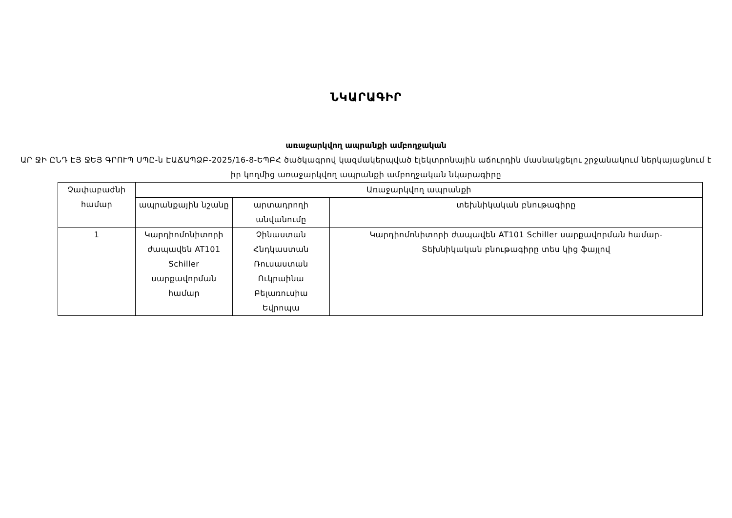ՆԿԱՐԱԳԻՐ
առաջարկվող ապրանքի ամբողջական
ԱՐ ՋԻ ԸՆԴ ԷՅ ՋԵՅ ԳՐՈՒՊ ՍՊԸ-ն ԷԱՃԱՊՁԲ-2025/16-8-ԵՊԲՀ ծածկագրով կազմակերպված էլեկտրոնային աճուրդին մասնակցելու շրջանակում ներկայացնում է իր կողմից առաջարկվող ապրանքի ամբողջական նկարագիրը
| Չափաբաժնի համար | Առաջարկվող ապրանքի | | |
| --- | --- | --- | --- |
| | ապրանքային նշանը | արտադրողի անվանումը | տեխնիկական բնութագիրը |
| 1 | Կարդիոմոնիտորի ժապավեն AT101 Schiller սարքավորման համար | Չինաստան Հնդկաստան Ռուսաստան Ուկրաինա Բելառուսիա Եվրոպա | Կարդիոմոնիտորի ժապավեն AT101 Schiller սարքավորման համար- Տեխնիկական բնութագիրը տես կից ֆայլով |